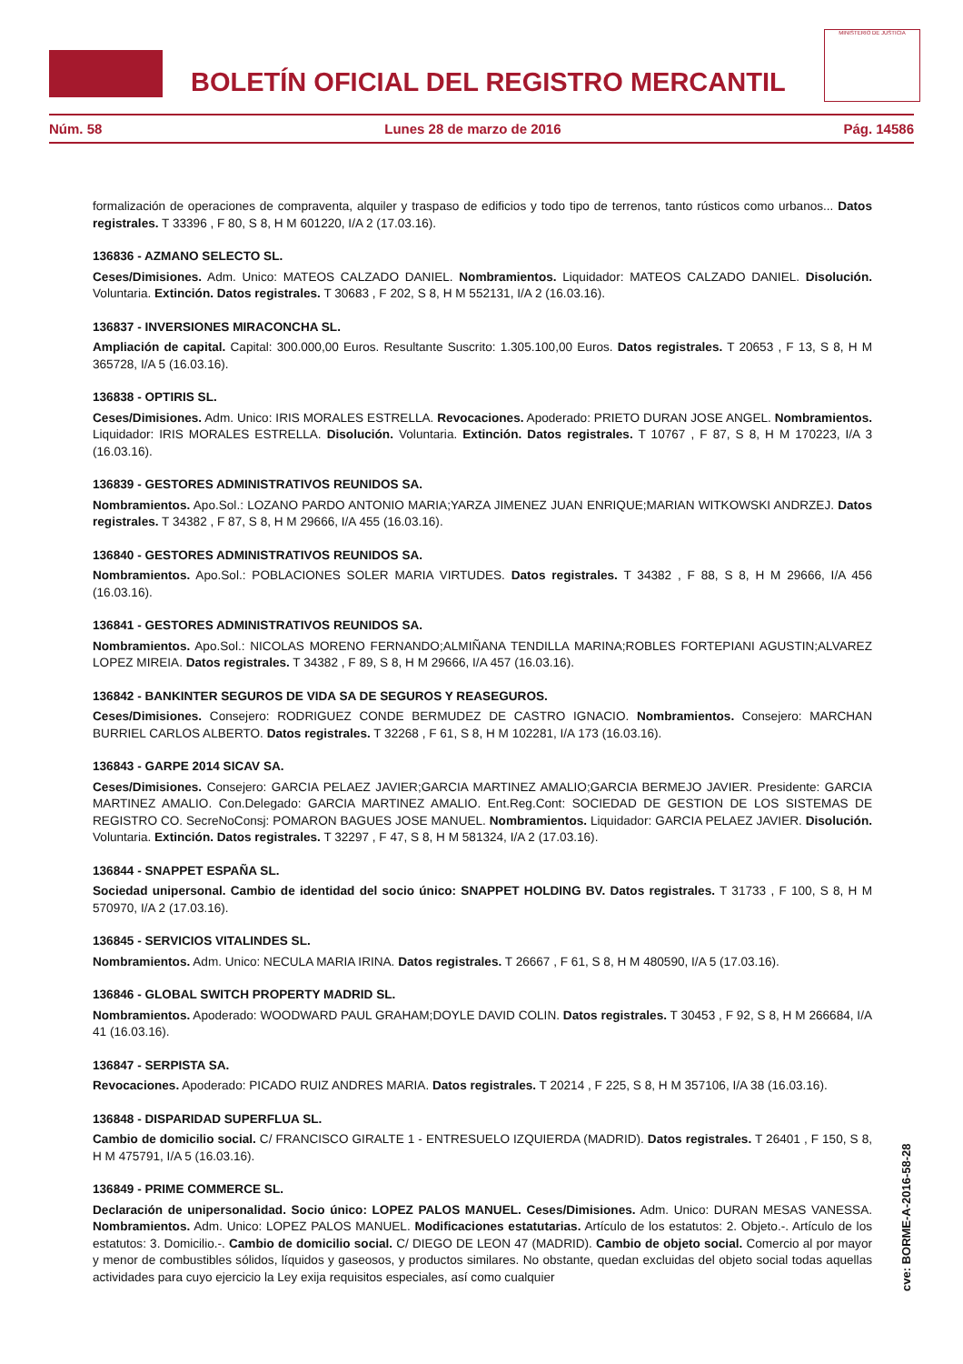BOLETÍN OFICIAL DEL REGISTRO MERCANTIL
MINISTERIO DE JUSTICIA
Núm. 58 Lunes 28 de marzo de 2016 Pág. 14586
formalización de operaciones de compraventa, alquiler y traspaso de edificios y todo tipo de terrenos, tanto rústicos como urbanos... Datos registrales. T 33396 , F 80, S 8, H M 601220, I/A 2 (17.03.16).
136836 - AZMANO SELECTO SL.
Ceses/Dimisiones. Adm. Unico: MATEOS CALZADO DANIEL. Nombramientos. Liquidador: MATEOS CALZADO DANIEL. Disolución. Voluntaria. Extinción. Datos registrales. T 30683 , F 202, S 8, H M 552131, I/A 2 (16.03.16).
136837 - INVERSIONES MIRACONCHA SL.
Ampliación de capital. Capital: 300.000,00 Euros. Resultante Suscrito: 1.305.100,00 Euros. Datos registrales. T 20653 , F 13, S 8, H M 365728, I/A 5 (16.03.16).
136838 - OPTIRIS SL.
Ceses/Dimisiones. Adm. Unico: IRIS MORALES ESTRELLA. Revocaciones. Apoderado: PRIETO DURAN JOSE ANGEL. Nombramientos. Liquidador: IRIS MORALES ESTRELLA. Disolución. Voluntaria. Extinción. Datos registrales. T 10767 , F 87, S 8, H M 170223, I/A 3 (16.03.16).
136839 - GESTORES ADMINISTRATIVOS REUNIDOS SA.
Nombramientos. Apo.Sol.: LOZANO PARDO ANTONIO MARIA;YARZA JIMENEZ JUAN ENRIQUE;MARIAN WITKOWSKI ANDRZEJ. Datos registrales. T 34382 , F 87, S 8, H M 29666, I/A 455 (16.03.16).
136840 - GESTORES ADMINISTRATIVOS REUNIDOS SA.
Nombramientos. Apo.Sol.: POBLACIONES SOLER MARIA VIRTUDES. Datos registrales. T 34382 , F 88, S 8, H M 29666, I/A 456 (16.03.16).
136841 - GESTORES ADMINISTRATIVOS REUNIDOS SA.
Nombramientos. Apo.Sol.: NICOLAS MORENO FERNANDO;ALMIÑANA TENDILLA MARINA;ROBLES FORTEPIANI AGUSTIN;ALVAREZ LOPEZ MIREIA. Datos registrales. T 34382 , F 89, S 8, H M 29666, I/A 457 (16.03.16).
136842 - BANKINTER SEGUROS DE VIDA SA DE SEGUROS Y REASEGUROS.
Ceses/Dimisiones. Consejero: RODRIGUEZ CONDE BERMUDEZ DE CASTRO IGNACIO. Nombramientos. Consejero: MARCHAN BURRIEL CARLOS ALBERTO. Datos registrales. T 32268 , F 61, S 8, H M 102281, I/A 173 (16.03.16).
136843 - GARPE 2014 SICAV SA.
Ceses/Dimisiones. Consejero: GARCIA PELAEZ JAVIER;GARCIA MARTINEZ AMALIO;GARCIA BERMEJO JAVIER. Presidente: GARCIA MARTINEZ AMALIO. Con.Delegado: GARCIA MARTINEZ AMALIO. Ent.Reg.Cont: SOCIEDAD DE GESTION DE LOS SISTEMAS DE REGISTRO CO. SecreNoConsj: POMARON BAGUES JOSE MANUEL. Nombramientos. Liquidador: GARCIA PELAEZ JAVIER. Disolución. Voluntaria. Extinción. Datos registrales. T 32297 , F 47, S 8, H M 581324, I/A 2 (17.03.16).
136844 - SNAPPET ESPAÑA SL.
Sociedad unipersonal. Cambio de identidad del socio único: SNAPPET HOLDING BV. Datos registrales. T 31733 , F 100, S 8, H M 570970, I/A 2 (17.03.16).
136845 - SERVICIOS VITALINDES SL.
Nombramientos. Adm. Unico: NECULA MARIA IRINA. Datos registrales. T 26667 , F 61, S 8, H M 480590, I/A 5 (17.03.16).
136846 - GLOBAL SWITCH PROPERTY MADRID SL.
Nombramientos. Apoderado: WOODWARD PAUL GRAHAM;DOYLE DAVID COLIN. Datos registrales. T 30453 , F 92, S 8, H M 266684, I/A 41 (16.03.16).
136847 - SERPISTA SA.
Revocaciones. Apoderado: PICADO RUIZ ANDRES MARIA. Datos registrales. T 20214 , F 225, S 8, H M 357106, I/A 38 (16.03.16).
136848 - DISPARIDAD SUPERFLUA SL.
Cambio de domicilio social. C/ FRANCISCO GIRALTE 1 - ENTRESUELO IZQUIERDA (MADRID). Datos registrales. T 26401 , F 150, S 8, H M 475791, I/A 5 (16.03.16).
136849 - PRIME COMMERCE SL.
Declaración de unipersonalidad. Socio único: LOPEZ PALOS MANUEL. Ceses/Dimisiones. Adm. Unico: DURAN MESAS VANESSA. Nombramientos. Adm. Unico: LOPEZ PALOS MANUEL. Modificaciones estatutarias. Artículo de los estatutos: 2. Objeto.-. Artículo de los estatutos: 3. Domicilio.-. Cambio de domicilio social. C/ DIEGO DE LEON 47 (MADRID). Cambio de objeto social. Comercio al por mayor y menor de combustibles sólidos, líquidos y gaseosos, y productos similares. No obstante, quedan excluidas del objeto social todas aquellas actividades para cuyo ejercicio la Ley exija requisitos especiales, así como cualquier
cve: BORME-A-2016-58-28